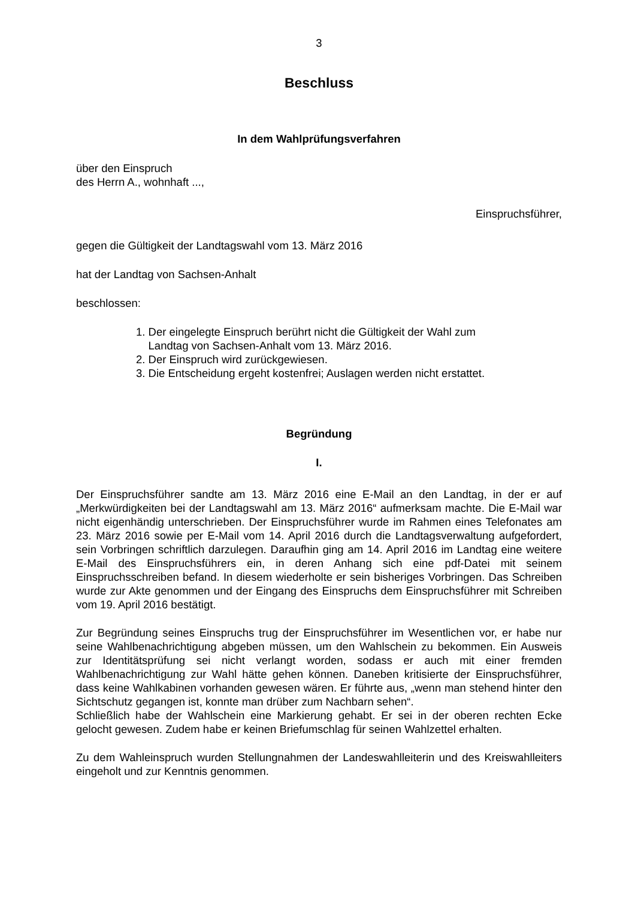3
Beschluss
In dem Wahlprüfungsverfahren
über den Einspruch
des Herrn A., wohnhaft ...,
Einspruchsführer,
gegen die Gültigkeit der Landtagswahl vom 13. März 2016
hat der Landtag von Sachsen-Anhalt
beschlossen:
1. Der eingelegte Einspruch berührt nicht die Gültigkeit der Wahl zum
Landtag von Sachsen-Anhalt vom 13. März 2016.
2. Der Einspruch wird zurückgewiesen.
3. Die Entscheidung ergeht kostenfrei; Auslagen werden nicht erstattet.
Begründung
I.
Der Einspruchsführer sandte am 13. März 2016 eine E-Mail an den Landtag, in der er auf „Merkwürdigkeiten bei der Landtagswahl am 13. März 2016“ aufmerksam machte. Die E-Mail war nicht eigenhändig unterschrieben. Der Einspruchsführer wurde im Rahmen eines Telefonates am 23. März 2016 sowie per E-Mail vom 14. April 2016 durch die Landtagsverwaltung aufgefordert, sein Vorbringen schriftlich darzulegen. Daraufhin ging am 14. April 2016 im Landtag eine weitere E-Mail des Einspruchsführers ein, in deren Anhang sich eine pdf-Datei mit seinem Einspruchsschreiben befand. In diesem wiederholte er sein bisheriges Vorbringen. Das Schreiben wurde zur Akte genommen und der Eingang des Einspruchs dem Einspruchsführer mit Schreiben vom 19. April 2016 bestätigt.
Zur Begründung seines Einspruchs trug der Einspruchsführer im Wesentlichen vor, er habe nur seine Wahlbenachrichtigung abgeben müssen, um den Wahlschein zu bekommen. Ein Ausweis zur Identitätsprüfung sei nicht verlangt worden, sodass er auch mit einer fremden Wahlbenachrichtigung zur Wahl hätte gehen können. Daneben kritisierte der Einspruchsführer, dass keine Wahlkabinen vorhanden gewesen wären. Er führte aus, „wenn man stehend hinter den Sichtschutz gegangen ist, konnte man drüber zum Nachbarn sehen“.
Schließlich habe der Wahlschein eine Markierung gehabt. Er sei in der oberen rechten Ecke gelocht gewesen. Zudem habe er keinen Briefumschlag für seinen Wahlzettel erhalten.
Zu dem Wahleinspruch wurden Stellungnahmen der Landeswahlleiterin und des Kreiswahlleiters eingeholt und zur Kenntnis genommen.